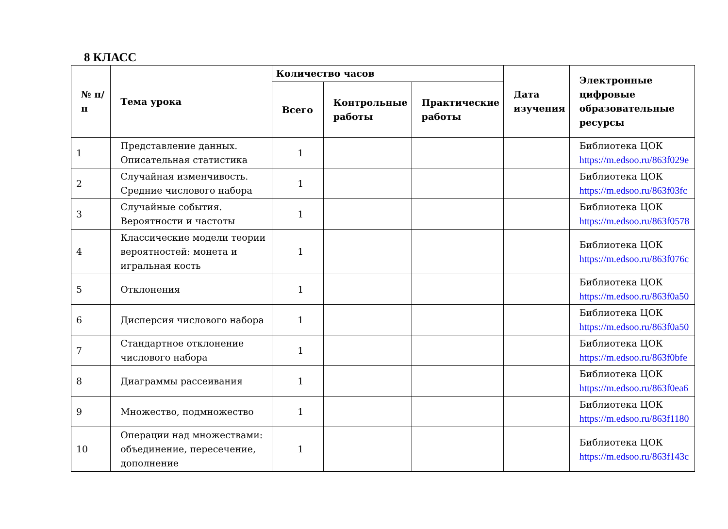8 КЛАСС
| № п/п | Тема урока | Количество часов | | | Дата изучения | Электронные цифровые образовательные ресурсы |
| --- | --- | --- | --- | --- | --- | --- |
| | | Всего | Контрольные работы | Практические работы | | |
| 1 | Представление данных. Описательная статистика | 1 | | | | Библиотека ЦОК https://m.edsoo.ru/863f029e |
| 2 | Случайная изменчивость. Средние числового набора | 1 | | | | Библиотека ЦОК https://m.edsoo.ru/863f03fc |
| 3 | Случайные события. Вероятности и частоты | 1 | | | | Библиотека ЦОК https://m.edsoo.ru/863f0578 |
| 4 | Классические модели теории вероятностей: монета и игральная кость | 1 | | | | Библиотека ЦОК https://m.edsoo.ru/863f076c |
| 5 | Отклонения | 1 | | | | Библиотека ЦОК https://m.edsoo.ru/863f0a50 |
| 6 | Дисперсия числового набора | 1 | | | | Библиотека ЦОК https://m.edsoo.ru/863f0a50 |
| 7 | Стандартное отклонение числового набора | 1 | | | | Библиотека ЦОК https://m.edsoo.ru/863f0bfe |
| 8 | Диаграммы рассеивания | 1 | | | | Библиотека ЦОК https://m.edsoo.ru/863f0ea6 |
| 9 | Множество, подмножество | 1 | | | | Библиотека ЦОК https://m.edsoo.ru/863f1180 |
| 10 | Операции над множествами: объединение, пересечение, дополнение | 1 | | | | Библиотека ЦОК https://m.edsoo.ru/863f143c |